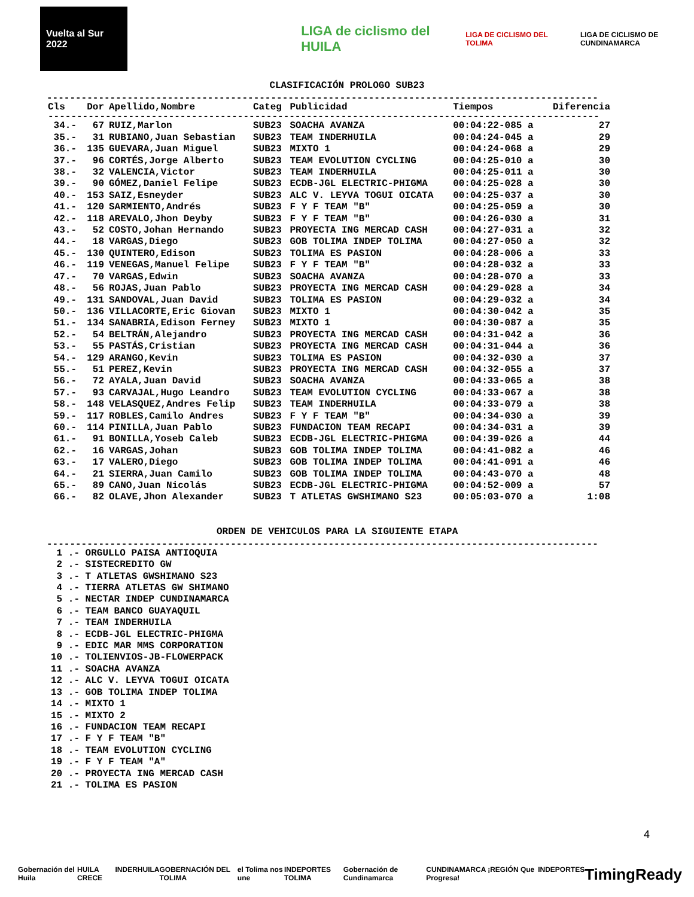Vuelta al Sur 2022
LIGA de ciclismo del HUILA
LIGA DE CICLISMO DEL TOLIMA
LIGA DE CICLISMO DE CUNDINAMARCA
CLASIFICACIÓN PROLOGO SUB23
------------------------------------------------------------------------------------------------
| Cls | Dor | Apellido,Nombre | Categ | Publicidad | Tiempos | Diferencia |
| --- | --- | --- | --- | --- | --- | --- |
| ------------------------------------------------------------------------------------------------ | | | | | | |
| 34.- | 67 | RUIZ,Marlon | SUB23 | SOACHA AVANZA | 00:04:22-085 a | 27 |
| 35.- | 31 | RUBIANO,Juan Sebastian | SUB23 | TEAM INDERHUILA | 00:04:24-045 a | 29 |
| 36.- | 135 | GUEVARA,Juan Miguel | SUB23 | MIXTO 1 | 00:04:24-068 a | 29 |
| 37.- | 96 | CORTÉS,Jorge Alberto | SUB23 | TEAM EVOLUTION CYCLING | 00:04:25-010 a | 30 |
| 38.- | 32 | VALENCIA,Victor | SUB23 | TEAM INDERHUILA | 00:04:25-011 a | 30 |
| 39.- | 90 | GÓMEZ,Daniel Felipe | SUB23 | ECDB-JGL ELECTRIC-PHIGMA | 00:04:25-028 a | 30 |
| 40.- | 153 | SAIZ,Esneyder | SUB23 | ALC V. LEYVA TOGUI OICATA | 00:04:25-037 a | 30 |
| 41.- | 120 | SARMIENTO,Andrés | SUB23 | F Y F TEAM "B" | 00:04:25-059 a | 30 |
| 42.- | 118 | AREVALO,Jhon Deyby | SUB23 | F Y F TEAM "B" | 00:04:26-030 a | 31 |
| 43.- | 52 | COSTO,Johan Hernando | SUB23 | PROYECTA ING MERCAD CASH | 00:04:27-031 a | 32 |
| 44.- | 18 | VARGAS,Diego | SUB23 | GOB TOLIMA INDEP TOLIMA | 00:04:27-050 a | 32 |
| 45.- | 130 | QUINTERO,Edison | SUB23 | TOLIMA ES PASION | 00:04:28-006 a | 33 |
| 46.- | 119 | VENEGAS,Manuel Felipe | SUB23 | F Y F TEAM "B" | 00:04:28-032 a | 33 |
| 47.- | 70 | VARGAS,Edwin | SUB23 | SOACHA AVANZA | 00:04:28-070 a | 33 |
| 48.- | 56 | ROJAS,Juan Pablo | SUB23 | PROYECTA ING MERCAD CASH | 00:04:29-028 a | 34 |
| 49.- | 131 | SANDOVAL,Juan David | SUB23 | TOLIMA ES PASION | 00:04:29-032 a | 34 |
| 50.- | 136 | VILLACORTE,Eric Giovan | SUB23 | MIXTO 1 | 00:04:30-042 a | 35 |
| 51.- | 134 | SANABRIA,Edison Ferney | SUB23 | MIXTO 1 | 00:04:30-087 a | 35 |
| 52.- | 54 | BELTRÁN,Alejandro | SUB23 | PROYECTA ING MERCAD CASH | 00:04:31-042 a | 36 |
| 53.- | 55 | PASTÁS,Cristian | SUB23 | PROYECTA ING MERCAD CASH | 00:04:31-044 a | 36 |
| 54.- | 129 | ARANGO,Kevin | SUB23 | TOLIMA ES PASION | 00:04:32-030 a | 37 |
| 55.- | 51 | PEREZ,Kevin | SUB23 | PROYECTA ING MERCAD CASH | 00:04:32-055 a | 37 |
| 56.- | 72 | AYALA,Juan David | SUB23 | SOACHA AVANZA | 00:04:33-065 a | 38 |
| 57.- | 93 | CARVAJAL,Hugo Leandro | SUB23 | TEAM EVOLUTION CYCLING | 00:04:33-067 a | 38 |
| 58.- | 148 | VELASQUEZ,Andres Felip | SUB23 | TEAM INDERHUILA | 00:04:33-079 a | 38 |
| 59.- | 117 | ROBLES,Camilo Andres | SUB23 | F Y F TEAM "B" | 00:04:34-030 a | 39 |
| 60.- | 114 | PINILLA,Juan Pablo | SUB23 | FUNDACION TEAM RECAPI | 00:04:34-031 a | 39 |
| 61.- | 91 | BONILLA,Yoseb Caleb | SUB23 | ECDB-JGL ELECTRIC-PHIGMA | 00:04:39-026 a | 44 |
| 62.- | 16 | VARGAS,Johan | SUB23 | GOB TOLIMA INDEP TOLIMA | 00:04:41-082 a | 46 |
| 63.- | 17 | VALERO,Diego | SUB23 | GOB TOLIMA INDEP TOLIMA | 00:04:41-091 a | 46 |
| 64.- | 21 | SIERRA,Juan Camilo | SUB23 | GOB TOLIMA INDEP TOLIMA | 00:04:43-070 a | 48 |
| 65.- | 89 | CANO,Juan Nicolás | SUB23 | ECDB-JGL ELECTRIC-PHIGMA | 00:04:52-009 a | 57 |
| 66.- | 82 | OLAVE,Jhon Alexander | SUB23 | T ATLETAS GWSHIMANO S23 | 00:05:03-070 a | 1:08 |
ORDEN DE VEHICULOS PARA LA SIGUIENTE ETAPA
------------------------------------------------------------------------------------------------
1 .- ORGULLO PAISA ANTIOQUIA
2 .- SISTECREDITO GW
3 .- T ATLETAS GWSHIMANO S23
4 .- TIERRA ATLETAS GW SHIMANO
5 .- NECTAR INDEP CUNDINAMARCA
6 .- TEAM BANCO GUAYAQUIL
7 .- TEAM INDERHUILA
8 .- ECDB-JGL ELECTRIC-PHIGMA
9 .- EDIC MAR MMS CORPORATION
10 .- TOLIENVIOS-JB-FLOWERPACK
11 .- SOACHA AVANZA
12 .- ALC V. LEYVA TOGUI OICATA
13 .- GOB TOLIMA INDEP TOLIMA
14 .- MIXTO 1
15 .- MIXTO 2
16 .- FUNDACION TEAM RECAPI
17 .- F Y F TEAM "B"
18 .- TEAM EVOLUTION CYCLING
19 .- F Y F TEAM "A"
20 .- PROYECTA ING MERCAD CASH
21 .- TOLIMA ES PASION
4
Gobernación del Huila HUILA CRECE INDERHUILA GOBERNACIÓN DEL TOLIMA el Tolima nos une INDEPORTES TOLIMA Gobernación de Cundinamarca CUNDINAMARCA ¡REGIÓN Que Progresa! INDEPORTES TimingReady